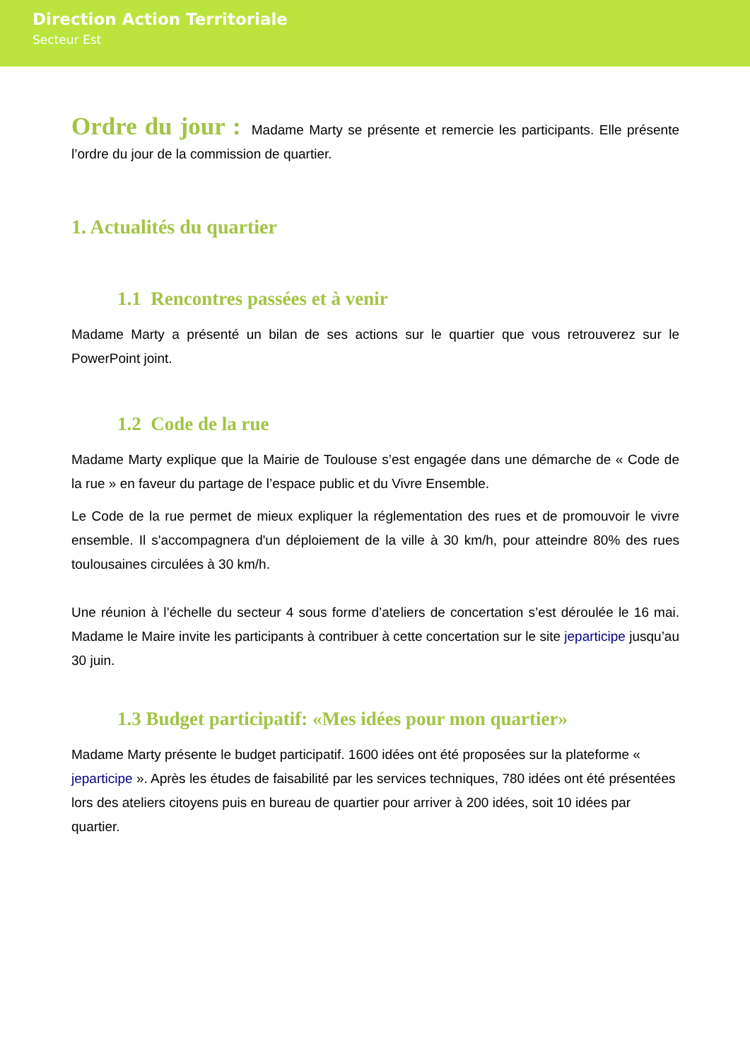Direction Action Territoriale
Secteur Est
Ordre du jour : Madame Marty se présente et remercie les participants. Elle présente l’ordre du jour de la commission de quartier.
1. Actualités du quartier
1.1 Rencontres passées et à venir
Madame Marty a présenté un bilan de ses actions sur le quartier que vous retrouverez sur le PowerPoint joint.
1.2 Code de la rue
Madame Marty explique que la Mairie de Toulouse s’est engagée dans une démarche de « Code de la rue » en faveur du partage de l’espace public et du Vivre Ensemble.
Le Code de la rue permet de mieux expliquer la réglementation des rues et de promouvoir le vivre ensemble. Il s'accompagnera d'un déploiement de la ville à 30 km/h, pour atteindre 80% des rues toulousaines circulées à 30 km/h.
Une réunion à l’échelle du secteur 4 sous forme d’ateliers de concertation s’est déroulée le 16 mai. Madame le Maire invite les participants à contribuer à cette concertation sur le site jeparticipe jusqu’au 30 juin.
1.3 Budget participatif: «Mes idées pour mon quartier»
Madame Marty présente le budget participatif. 1600 idées ont été proposées sur la plateforme « jeparticipe ». Après les études de faisabilité par les services techniques, 780 idées ont été présentées lors des ateliers citoyens puis en bureau de quartier pour arriver à 200 idées, soit 10 idées par quartier.